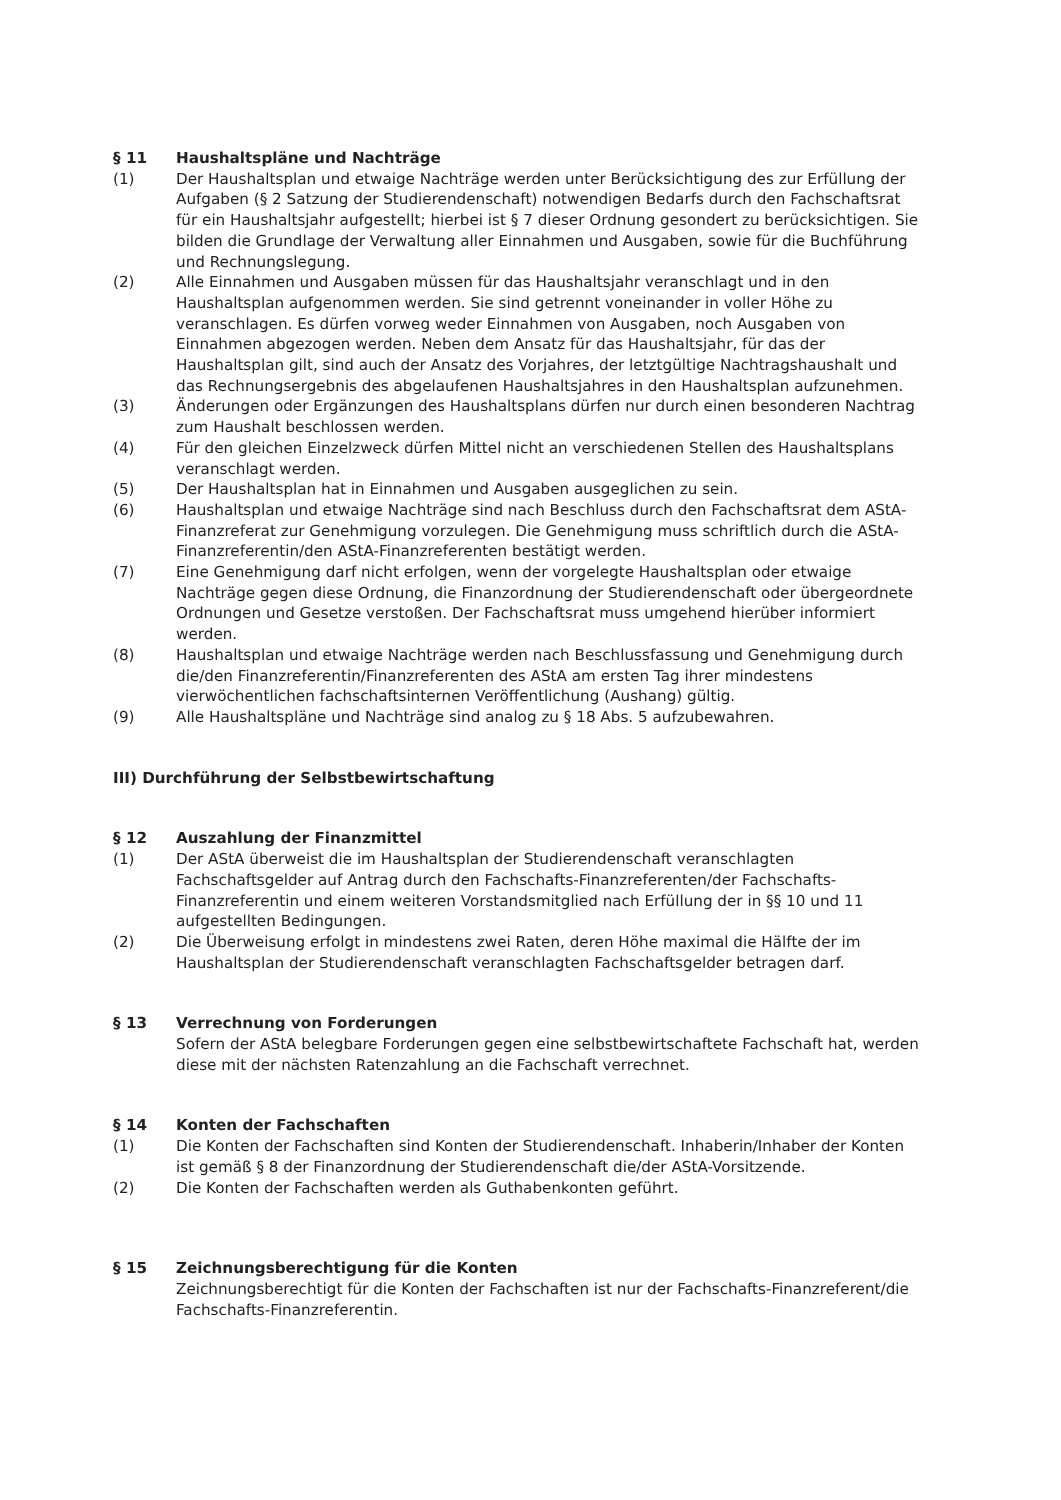§ 11 Haushaltspläne und Nachträge
(1) Der Haushaltsplan und etwaige Nachträge werden unter Berücksichtigung des zur Erfüllung der Aufgaben (§ 2 Satzung der Studierendenschaft) notwendigen Bedarfs durch den Fachschaftsrat für ein Haushaltsjahr aufgestellt; hierbei ist § 7 dieser Ordnung gesondert zu berücksichtigen. Sie bilden die Grundlage der Verwaltung aller Einnahmen und Ausgaben, sowie für die Buchführung und Rechnungslegung.
(2) Alle Einnahmen und Ausgaben müssen für das Haushaltsjahr veranschlagt und in den Haushaltsplan aufgenommen werden. Sie sind getrennt voneinander in voller Höhe zu veranschlagen. Es dürfen vorweg weder Einnahmen von Ausgaben, noch Ausgaben von Einnahmen abgezogen werden. Neben dem Ansatz für das Haushaltsjahr, für das der Haushaltsplan gilt, sind auch der Ansatz des Vorjahres, der letztgültige Nachtragshaushalt und das Rechnungsergebnis des abgelaufenen Haushaltsjahres in den Haushaltsplan aufzunehmen.
(3) Änderungen oder Ergänzungen des Haushaltsplans dürfen nur durch einen besonderen Nachtrag zum Haushalt beschlossen werden.
(4) Für den gleichen Einzelzweck dürfen Mittel nicht an verschiedenen Stellen des Haushaltsplans veranschlagt werden.
(5) Der Haushaltsplan hat in Einnahmen und Ausgaben ausgeglichen zu sein.
(6) Haushaltsplan und etwaige Nachträge sind nach Beschluss durch den Fachschaftsrat dem AStA-Finanzreferat zur Genehmigung vorzulegen. Die Genehmigung muss schriftlich durch die AStA-Finanzreferentin/den AStA-Finanzreferenten bestätigt werden.
(7) Eine Genehmigung darf nicht erfolgen, wenn der vorgelegte Haushaltsplan oder etwaige Nachträge gegen diese Ordnung, die Finanzordnung der Studierendenschaft oder übergeordnete Ordnungen und Gesetze verstoßen. Der Fachschaftsrat muss umgehend hierüber informiert werden.
(8) Haushaltsplan und etwaige Nachträge werden nach Beschlussfassung und Genehmigung durch die/den Finanzreferentin/Finanzreferenten des AStA am ersten Tag ihrer mindestens vierwöchentlichen fachschaftsinternen Veröffentlichung (Aushang) gültig.
(9) Alle Haushaltspläne und Nachträge sind analog zu § 18 Abs. 5 aufzubewahren.
III) Durchführung der Selbstbewirtschaftung
§ 12 Auszahlung der Finanzmittel
(1) Der AStA überweist die im Haushaltsplan der Studierendenschaft veranschlagten Fachschaftsgelder auf Antrag durch den Fachschafts-Finanzreferenten/der Fachschafts-Finanzreferentin und einem weiteren Vorstandsmitglied nach Erfüllung der in §§ 10 und 11 aufgestellten Bedingungen.
(2) Die Überweisung erfolgt in mindestens zwei Raten, deren Höhe maximal die Hälfte der im Haushaltsplan der Studierendenschaft veranschlagten Fachschaftsgelder betragen darf.
§ 13 Verrechnung von Forderungen
Sofern der AStA belegbare Forderungen gegen eine selbstbewirtschaftete Fachschaft hat, werden diese mit der nächsten Ratenzahlung an die Fachschaft verrechnet.
§ 14 Konten der Fachschaften
(1) Die Konten der Fachschaften sind Konten der Studierendenschaft. Inhaberin/Inhaber der Konten ist gemäß § 8 der Finanzordnung der Studierendenschaft die/der AStA-Vorsitzende.
(2) Die Konten der Fachschaften werden als Guthabenkonten geführt.
§ 15 Zeichnungsberechtigung für die Konten
Zeichnungsberechtigt für die Konten der Fachschaften ist nur der Fachschafts-Finanzreferent/die Fachschafts-Finanzreferentin.